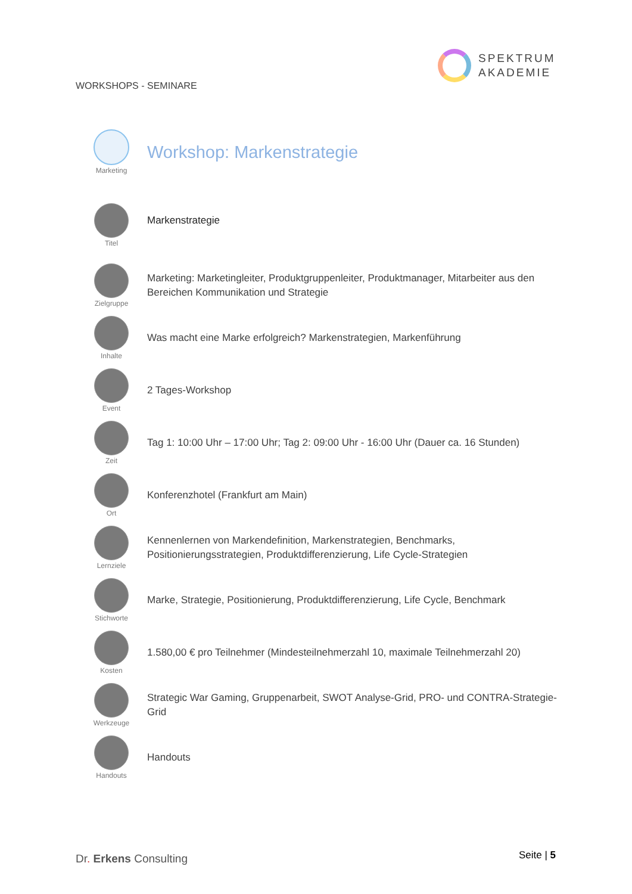SPEKTRUM
AKADEMIE
WORKSHOPS - SEMINARE
| Marketing | Workshop: Markenstrategie |
| Titel | Markenstrategie |
| Zielgruppe | Marketing: Marketingleiter, Produktgruppenleiter, Produktmanager, Mitarbeiter aus den Bereichen Kommunikation und Strategie |
| Inhalte | Was macht eine Marke erfolgreich? Markenstrategien, Markenführung |
| Event | 2 Tages-Workshop |
| Zeit | Tag 1: 10:00 Uhr – 17:00 Uhr; Tag 2: 09:00 Uhr - 16:00 Uhr (Dauer ca. 16 Stunden) |
| Ort | Konferenzhotel (Frankfurt am Main) |
| Lernziele | Kennenlernen von Markendefinition, Markenstrategien, Benchmarks, Positionierungsstrategien, Produktdifferenzierung, Life Cycle-Strategien |
| Stichworte | Marke, Strategie, Positionierung, Produktdifferenzierung, Life Cycle, Benchmark |
| Kosten | 1.580,00 € pro Teilnehmer (Mindesteilnehmerzahl 10, maximale Teilnehmerzahl 20) |
| Werkzeuge | Strategic War Gaming, Gruppenarbeit, SWOT Analyse-Grid, PRO- und CONTRA-Strategie-Grid |
| Handouts | Handouts |
Dr. Erkens Consulting Seite | 5